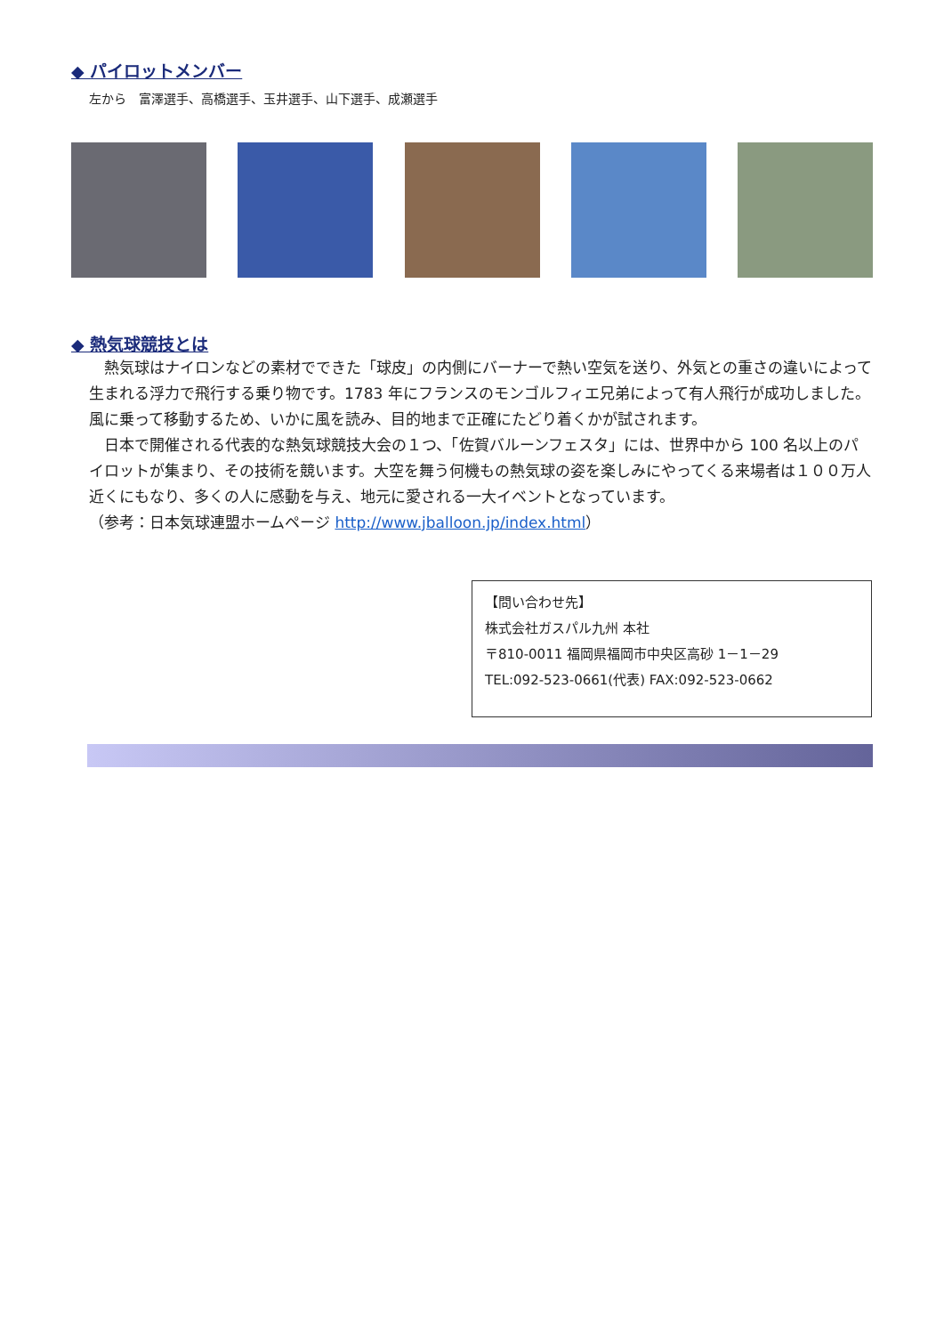◆ パイロットメンバー
左から　富澤選手、高橋選手、玉井選手、山下選手、成瀬選手
◆ 熱気球競技とは
熱気球はナイロンなどの素材でできた「球皮」の内側にバーナーで熱い空気を送り、外気との重さの違いによって生まれる浮力で飛行する乗り物です。1783 年にフランスのモンゴルフィエ兄弟によって有人飛行が成功しました。風に乗って移動するため、いかに風を読み、目的地まで正確にたどり着くかが試されます。
日本で開催される代表的な熱気球競技大会の１つ、「佐賀バルーンフェスタ」には、世界中から 100 名以上のパイロットが集まり、その技術を競います。大空を舞う何機もの熱気球の姿を楽しみにやってくる来場者は１００万人近くにもなり、多くの人に感動を与え、地元に愛される一大イベントとなっています。
（参考：日本気球連盟ホームページ http://www.jballoon.jp/index.html）
【問い合わせ先】
株式会社ガスパル九州 本社
〒810-0011 福岡県福岡市中央区高砂 1－1－29
TEL:092-523-0661(代表) FAX:092-523-0662